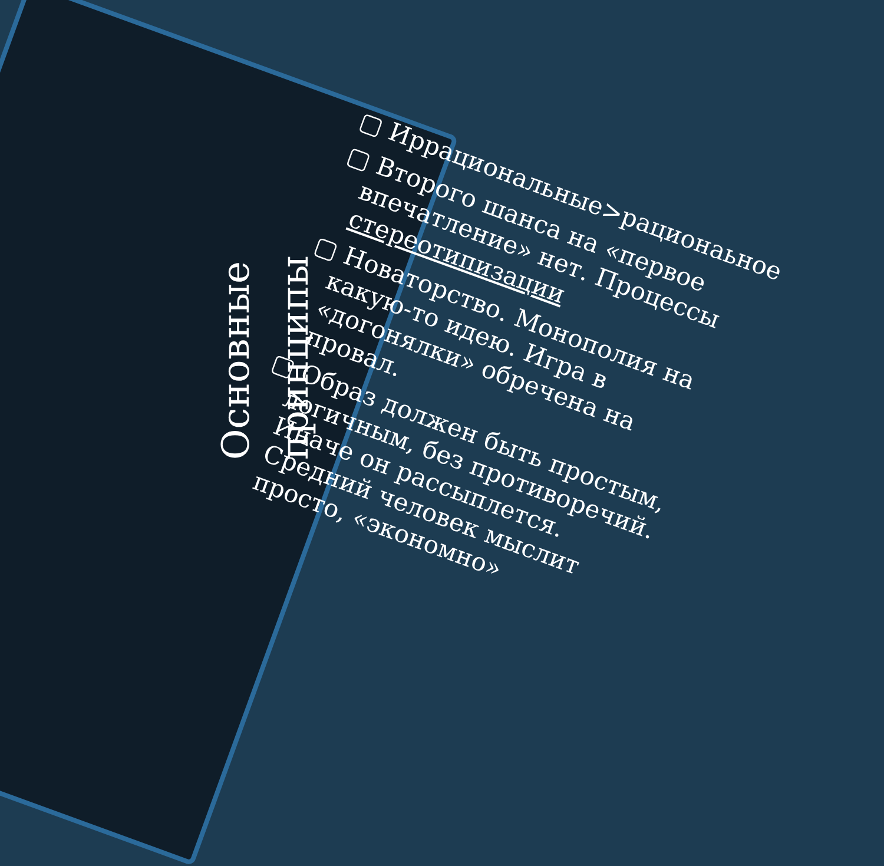Основные принципы
▢ Иррациональные>рационаьное
▢ Второго шанса на «первое впечатление» нет. Процессы стереотипизации
▢ Новаторство. Монополия на какую-то идею. Игра в «догонялки» обречена на провал.
▢ Образ должен быть простым, логичным, без противоречий. Иначе он рассыплется. Средний человек мыслит просто, «экономно»